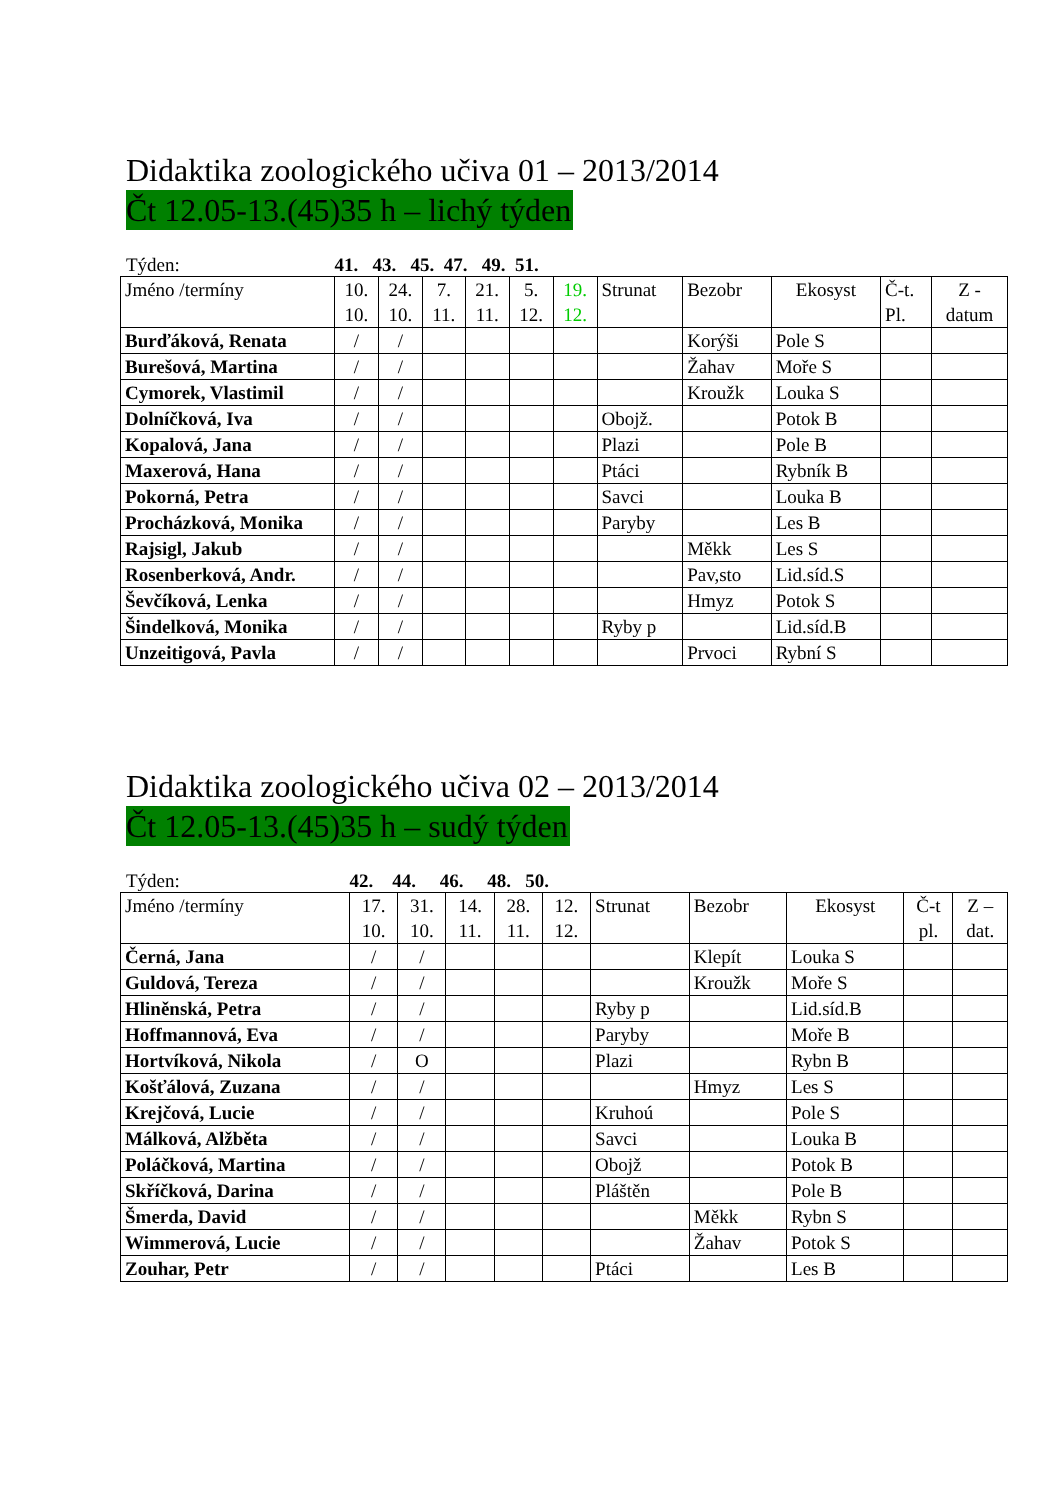Didaktika zoologického učiva 01 – 2013/2014
Čt 12.05-13.(45)35 h – lichý týden
Týden: 41. 43. 45. 47. 49. 51.
| Jméno /termíny | 10. 10. | 24. 10. | 7. 11. | 21. 11. | 5. 12. | 19. 12. | Strunat | Bezobr | Ekosyst | Č-t. Pl. | Z - datum |
| Burďáková, Renata | / | / | | | | | | Korýši | Pole S | | |
| Burešová, Martina | / | / | | | | | | Žahav | Moře S | | |
| Cymorek, Vlastimil | / | / | | | | | | Kroužk | Louka S | | |
| Dolníčková, Iva | / | / | | | | | Obojž. | | Potok B | | |
| Kopalová, Jana | / | / | | | | | Plazi | | Pole B | | |
| Maxerová, Hana | / | / | | | | | Ptáci | | Rybník B | | |
| Pokorná, Petra | / | / | | | | | Savci | | Louka B | | |
| Procházková, Monika | / | / | | | | | Paryby | | Les B | | |
| Rajsigl, Jakub | / | / | | | | | | Měkk | Les S | | |
| Rosenberková, Andr. | / | / | | | | | | Pav,sto | Lid.síd.S | | |
| Ševčíková, Lenka | / | / | | | | | | Hmyz | Potok S | | |
| Šindelková, Monika | / | / | | | | | Ryby p | | Lid.síd.B | | |
| Unzeitigová, Pavla | / | / | | | | | | Prvoci | Rybní S | | |
Didaktika zoologického učiva 02 – 2013/2014
Čt 12.05-13.(45)35 h – sudý týden
Týden: 42. 44. 46. 48. 50.
| Jméno /termíny | 17. 10. | 31. 10. | 14. 11. | 28. 11. | 12. 12. | Strunat | Bezobr | Ekosyst | Č-t pl. | Z – dat. |
| Černá, Jana | / | / | | | | | Klepít | Louka S | | |
| Guldová, Tereza | / | / | | | | | Kroužk | Moře S | | |
| Hliněnská, Petra | / | / | | | | Ryby p | | Lid.síd.B | | |
| Hoffmannová, Eva | / | / | | | | Paryby | | Moře B | | |
| Hortvíková, Nikola | / | O | | | | Plazi | | Rybn B | | |
| Košťálová, Zuzana | / | / | | | | | Hmyz | Les S | | |
| Krejčová, Lucie | / | / | | | | Kruhoú | | Pole S | | |
| Málková, Alžběta | / | / | | | | Savci | | Louka B | | |
| Poláčková, Martina | / | / | | | | Obojž | | Potok B | | |
| Skříčková, Darina | / | / | | | | Pláštěn | | Pole B | | |
| Šmerda, David | / | / | | | | | Měkk | Rybn S | | |
| Wimmerová, Lucie | / | / | | | | | Žahav | Potok S | | |
| Zouhar, Petr | / | / | | | | Ptáci | | Les B | | |